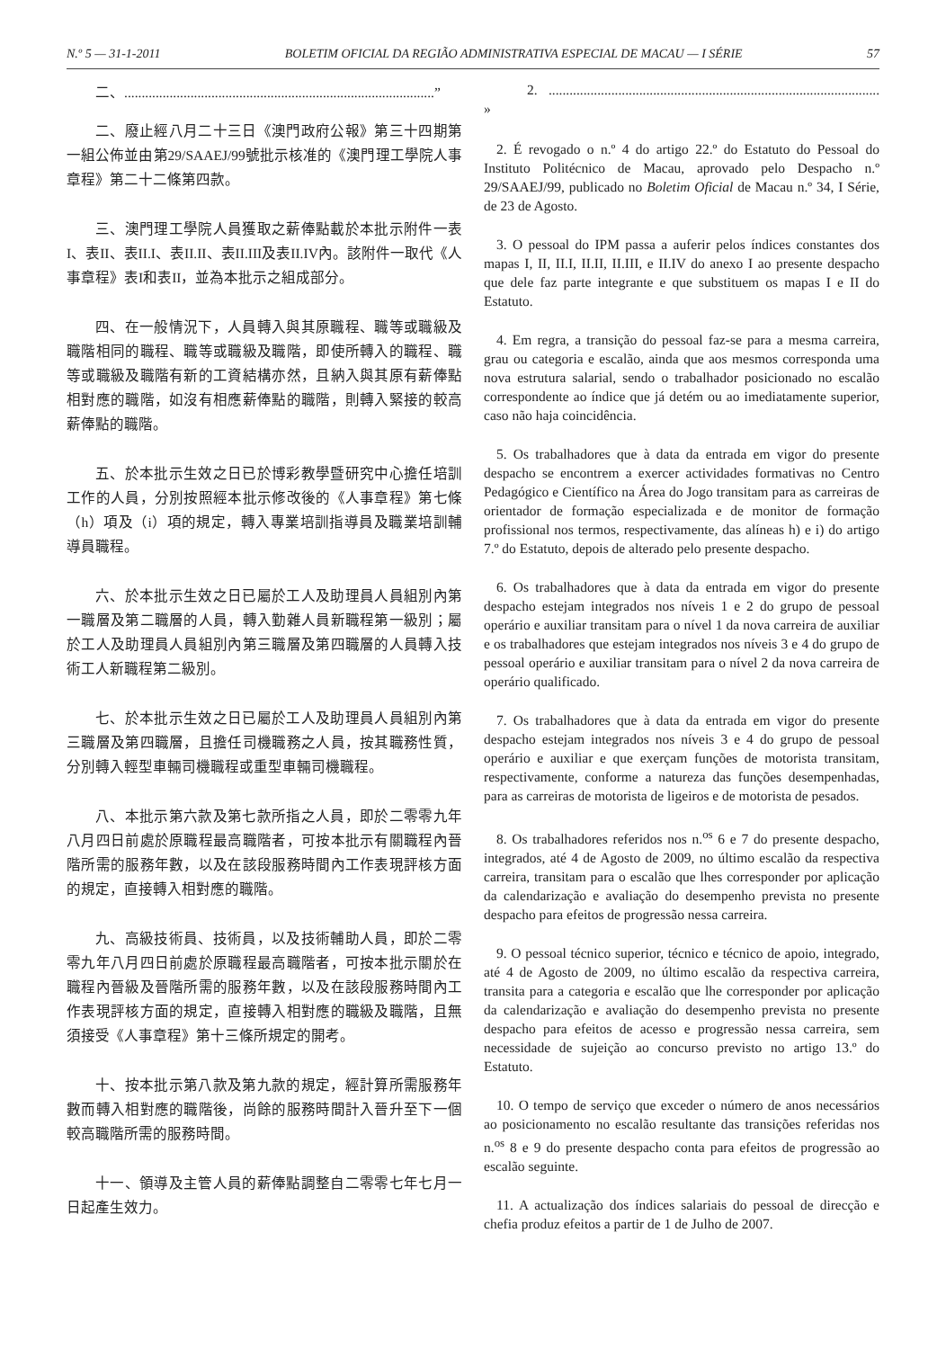N.º 5 — 31-1-2011 BOLETIM OFICIAL DA REGIÃO ADMINISTRATIVA ESPECIAL DE MACAU — I SÉRIE 57
二、.........................................................................................”
二、廢止經八月二十三日《澳門政府公報》第三十四期第一組公佈並由第29/SAAEJ/99號批示核准的《澳門理工學院人事章程》第二十二條第四款。
三、澳門理工學院人員獲取之薪俸點載於本批示附件一表I、表II、表II.I、表II.II、表II.III及表II.IV內。該附件一取代《人事章程》表I和表II，並為本批示之組成部分。
四、在一般情況下，人員轉入與其原職程、職等或職級及職階相同的職程、職等或職級及職階，即使所轉入的職程、職等或職級及職階有新的工資結構亦然，且納入與其原有薪俸點相對應的職階，如沒有相應薪俸點的職階，則轉入緊接的較高薪俸點的職階。
五、於本批示生效之日已於博彩教學暨研究中心擔任培訓工作的人員，分別按照經本批示修改後的《人事章程》第七條（h）項及（i）項的規定，轉入專業培訓指導員及職業培訓輔導員職程。
六、於本批示生效之日已屬於工人及助理員人員組別內第一職層及第二職層的人員，轉入勤雜人員新職程第一級別；屬於工人及助理員人員組別內第三職層及第四職層的人員轉入技術工人新職程第二級別。
七、於本批示生效之日已屬於工人及助理員人員組別內第三職層及第四職層，且擔任司機職務之人員，按其職務性質，分別轉入輕型車輛司機職程或重型車輛司機職程。
八、本批示第六款及第七款所指之人員，即於二零零九年八月四日前處於原職程最高職階者，可按本批示有關職程內晉階所需的服務年數，以及在該段服務時間內工作表現評核方面的規定，直接轉入相對應的職階。
九、高級技術員、技術員，以及技術輔助人員，即於二零零九年八月四日前處於原職程最高職階者，可按本批示關於在職程內晉級及晉階所需的服務年數，以及在該段服務時間內工作表現評核方面的規定，直接轉入相對應的職級及職階，且無須接受《人事章程》第十三條所規定的開考。
十、按本批示第八款及第九款的規定，經計算所需服務年數而轉入相對應的職階後，尚餘的服務時間計入晉升至下一個較高職階所需的服務時間。
十一、領導及主管人員的薪俸點調整自二零零七年七月一日起產生效力。
2. ............................................................................................... »
2. É revogado o n.º 4 do artigo 22.º do Estatuto do Pessoal do Instituto Politécnico de Macau, aprovado pelo Despacho n.º 29/SAAEJ/99, publicado no Boletim Oficial de Macau n.º 34, I Série, de 23 de Agosto.
3. O pessoal do IPM passa a auferir pelos índices constantes dos mapas I, II, II.I, II.II, II.III, e II.IV do anexo I ao presente despacho que dele faz parte integrante e que substituem os mapas I e II do Estatuto.
4. Em regra, a transição do pessoal faz-se para a mesma carreira, grau ou categoria e escalão, ainda que aos mesmos corresponda uma nova estrutura salarial, sendo o trabalhador posicionado no escalão correspondente ao índice que já detém ou ao imediatamente superior, caso não haja coincidência.
5. Os trabalhadores que à data da entrada em vigor do presente despacho se encontrem a exercer actividades formativas no Centro Pedagógico e Científico na Área do Jogo transitam para as carreiras de orientador de formação especializada e de monitor de formação profissional nos termos, respectivamente, das alíneas h) e i) do artigo 7.º do Estatuto, depois de alterado pelo presente despacho.
6. Os trabalhadores que à data da entrada em vigor do presente despacho estejam integrados nos níveis 1 e 2 do grupo de pessoal operário e auxiliar transitam para o nível 1 da nova carreira de auxiliar e os trabalhadores que estejam integrados nos níveis 3 e 4 do grupo de pessoal operário e auxiliar transitam para o nível 2 da nova carreira de operário qualificado.
7. Os trabalhadores que à data da entrada em vigor do presente despacho estejam integrados nos níveis 3 e 4 do grupo de pessoal operário e auxiliar e que exerçam funções de motorista transitam, respectivamente, conforme a natureza das funções desempenhadas, para as carreiras de motorista de ligeiros e de motorista de pesados.
8. Os trabalhadores referidos nos n.<sup>os</sup> 6 e 7 do presente despacho, integrados, até 4 de Agosto de 2009, no último escalão da respectiva carreira, transitam para o escalão que lhes corresponder por aplicação da calendarização e avaliação do desempenho prevista no presente despacho para efeitos de progressão nessa carreira.
9. O pessoal técnico superior, técnico e técnico de apoio, integrado, até 4 de Agosto de 2009, no último escalão da respectiva carreira, transita para a categoria e escalão que lhe corresponder por aplicação da calendarização e avaliação do desempenho prevista no presente despacho para efeitos de acesso e progressão nessa carreira, sem necessidade de sujeição ao concurso previsto no artigo 13.º do Estatuto.
10. O tempo de serviço que exceder o número de anos necessários ao posicionamento no escalão resultante das transições referidas nos n.<sup>os</sup> 8 e 9 do presente despacho conta para efeitos de progressão ao escalão seguinte.
11. A actualização dos índices salariais do pessoal de direcção e chefia produz efeitos a partir de 1 de Julho de 2007.